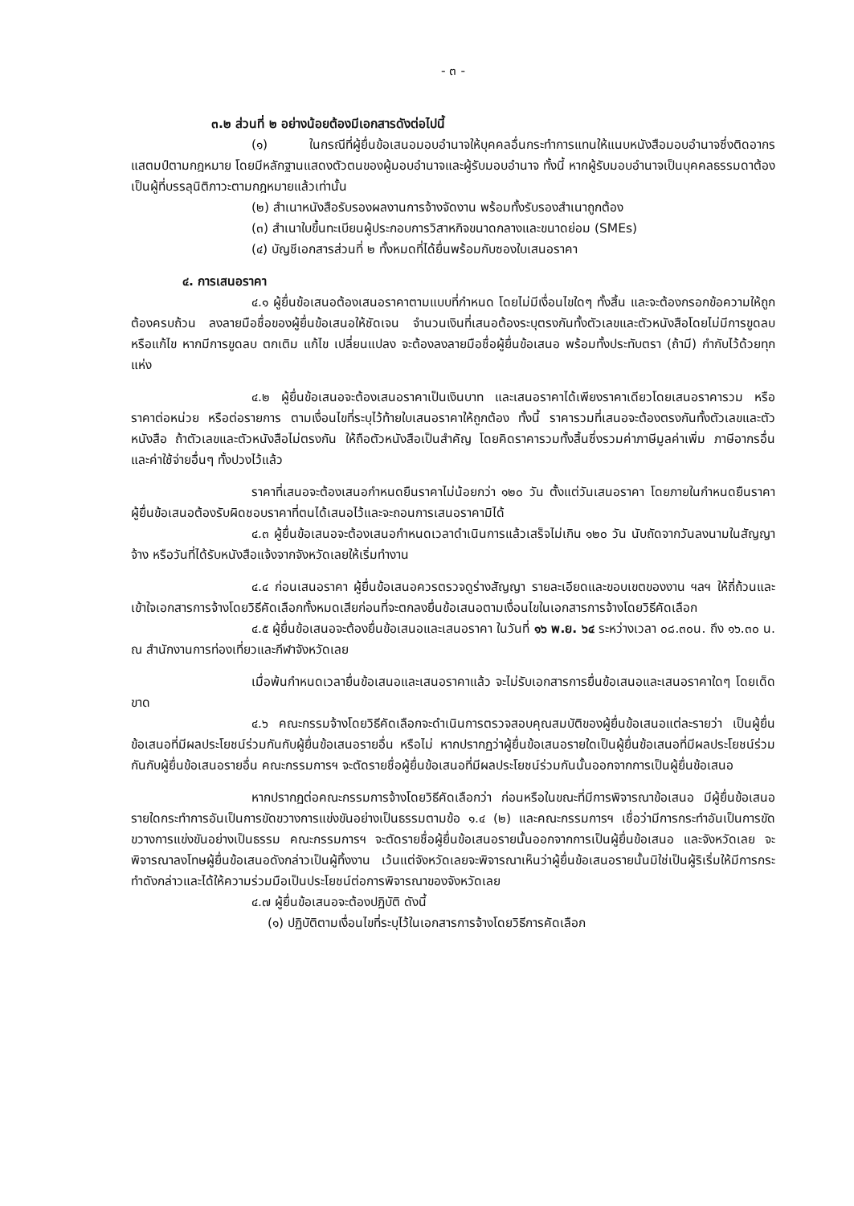- ๓ -
๓.๒ ส่วนที่ ๒ อย่างน้อยต้องมีเอกสารดังต่อไปนี้
(๑) ในกรณีที่ผู้ยื่นข้อเสนอมอบอำนาจให้บุคคลอื่นกระทำการแทนให้แนบหนังสือมอบอำนาจซึ่งติดอากรแสตมป์ตามกฎหมาย โดยมีหลักฐานแสดงตัวตนของผู้มอบอำนาจและผู้รับมอบอำนาจ ทั้งนี้ หากผู้รับมอบอำนาจเป็นบุคคลธรรมดาต้องเป็นผู้ที่บรรลุนิติภาวะตามกฎหมายแล้วเท่านั้น
(๒) สำเนาหนังสือรับรองผลงานการจ้างจัดงาน พร้อมทั้งรับรองสำเนาถูกต้อง
(๓) สำเนาใบขึ้นทะเบียนผู้ประกอบการวิสาหกิจขนาดกลางและขนาดย่อม (SMEs)
(๔) บัญชีเอกสารส่วนที่ ๒ ทั้งหมดที่ได้ยื่นพร้อมกับซองใบเสนอราคา
๔. การเสนอราคา
๔.๑ ผู้ยื่นข้อเสนอต้องเสนอราคาตามแบบที่กำหนด โดยไม่มีเงื่อนไขใดๆ ทั้งสิ้น และจะต้องกรอกข้อความให้ถูกต้องครบถ้วน ลงลายมือชื่อของผู้ยื่นข้อเสนอให้ชัดเจน จำนวนเงินที่เสนอต้องระบุตรงกันทั้งตัวเลขและตัวหนังสือโดยไม่มีการขูดลบหรือแก้ไข หากมีการขูดลบ ตกเติม แก้ไข เปลี่ยนแปลง จะต้องลงลายมือชื่อผู้ยื่นข้อเสนอ พร้อมทั้งประทับตรา (ถ้ามี) กำกับไว้ด้วยทุกแห่ง
๔.๒ ผู้ยื่นข้อเสนอจะต้องเสนอราคาเป็นเงินบาท และเสนอราคาได้เพียงราคาเดียวโดยเสนอราคารวม หรือราคาต่อหน่วย หรือต่อรายการ ตามเงื่อนไขที่ระบุไว้ท้ายใบเสนอราคาให้ถูกต้อง ทั้งนี้ ราคารวมที่เสนอจะต้องตรงกันทั้งตัวเลขและตัวหนังสือ ถ้าตัวเลขและตัวหนังสือไม่ตรงกัน ให้ถือตัวหนังสือเป็นสำคัญ โดยคิดราคารวมทั้งสิ้นซึ่งรวมค่าภาษีมูลค่าเพิ่ม ภาษีอากรอื่น และค่าใช้จ่ายอื่นๆ ทั้งปวงไว้แล้ว
ราคาที่เสนอจะต้องเสนอกำหนดยืนราคาไม่น้อยกว่า ๑๒๐ วัน ตั้งแต่วันเสนอราคา โดยภายในกำหนดยืนราคา ผู้ยื่นข้อเสนอต้องรับผิดชอบราคาที่ตนได้เสนอไว้และจะถอนการเสนอราคามิได้
๔.๓ ผู้ยื่นข้อเสนอจะต้องเสนอกำหนดเวลาดำเนินการแล้วเสร็จไม่เกิน ๑๒๐ วัน นับถัดจากวันลงนามในสัญญาจ้าง หรือวันที่ได้รับหนังสือแจ้งจากจังหวัดเลยให้เริ่มทำงาน
๔.๔ ก่อนเสนอราคา ผู้ยื่นข้อเสนอควรตรวจดูร่างสัญญา รายละเอียดและขอบเขตของงาน ฯลฯ ให้ถี่ถ้วนและเข้าใจเอกสารการจ้างโดยวิธีคัดเลือกทั้งหมดเสียก่อนที่จะตกลงยื่นข้อเสนอตามเงื่อนไขในเอกสารการจ้างโดยวิธีคัดเลือก
๔.๕ ผู้ยื่นข้อเสนอจะต้องยื่นข้อเสนอและเสนอราคา ในวันที่ ๑๖ พ.ย. ๖๔ ระหว่างเวลา ๐๘.๓๐น. ถึง ๑๖.๓๐ น. ณ สำนักงานการท่องเที่ยวและกีฬาจังหวัดเลย
เมื่อพ้นกำหนดเวลายื่นข้อเสนอและเสนอราคาแล้ว จะไม่รับเอกสารการยื่นข้อเสนอและเสนอราคาใดๆ โดยเด็ดขาด
๔.๖ คณะกรรมจ้างโดยวิธีคัดเลือกจะดำเนินการตรวจสอบคุณสมบัติของผู้ยื่นข้อเสนอแต่ละรายว่า เป็นผู้ยื่นข้อเสนอที่มีผลประโยชน์ร่วมกันกับผู้ยื่นข้อเสนอรายอื่น หรือไม่ หากปรากฏว่าผู้ยื่นข้อเสนอรายใดเป็นผู้ยื่นข้อเสนอที่มีผลประโยชน์ร่วมกันกับผู้ยื่นข้อเสนอรายอื่น คณะกรรมการฯ จะตัดรายชื่อผู้ยื่นข้อเสนอที่มีผลประโยชน์ร่วมกันนั้นออกจากการเป็นผู้ยื่นข้อเสนอ
หากปรากฏต่อคณะกรรมการจ้างโดยวิธีคัดเลือกว่า ก่อนหรือในขณะที่มีการพิจารณาข้อเสนอ มีผู้ยื่นข้อเสนอรายใดกระทำการอันเป็นการขัดขวางการแข่งขันอย่างเป็นธรรมตามข้อ ๑.๔ (๒) และคณะกรรมการฯ เชื่อว่ามีการกระทำอันเป็นการขัดขวางการแข่งขันอย่างเป็นธรรม คณะกรรมการฯ จะตัดรายชื่อผู้ยื่นข้อเสนอรายนั้นออกจากการเป็นผู้ยื่นข้อเสนอ และจังหวัดเลย จะพิจารณาลงโทษผู้ยื่นข้อเสนอดังกล่าวเป็นผู้ทิ้งงาน เว้นแต่จังหวัดเลยจะพิจารณาเห็นว่าผู้ยื่นข้อเสนอรายนั้นมิใช่เป็นผู้ริเริ่มให้มีการกระทำดังกล่าวและได้ให้ความร่วมมือเป็นประโยชน์ต่อการพิจารณาของจังหวัดเลย
๔.๗ ผู้ยื่นข้อเสนอจะต้องปฏิบัติ ดังนี้
(๑) ปฏิบัติตามเงื่อนไขที่ระบุไว้ในเอกสารการจ้างโดยวิธีการคัดเลือก